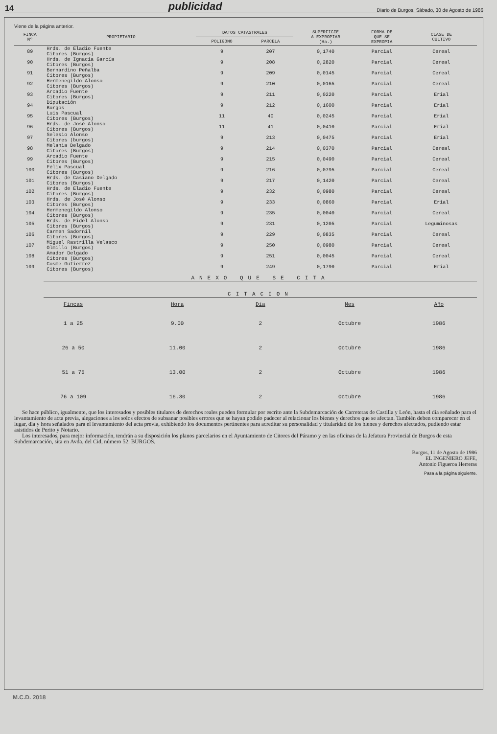14 publicidad Diario de Burgos, Sábado, 30 de Agosto de 1986
Viene de la página anterior.
| FINCA Nº | PROPIETARIO | DATOS CATASTRALES | | SUPERFICIE A EXPROPIAR (Ha.) | FORMA DE QUE SE EXPROPIA | CLASE DE CULTIVO |
| --- | --- | --- | --- | --- | --- | --- |
| | | POLIGONO | PARCELA | | | |
| 89 | Hrds. de Eladio Fuente Citores (Burgos) | 9 | 207 | 0,1740 | Parcial | Cereal |
| 90 | Hrds. de Ignacia García Citores (Burgos) | 9 | 208 | 0,2820 | Parcial | Cereal |
| 91 | Bernardino Peñalba Citores (Burgos) | 9 | 209 | 0,0145 | Parcial | Cereal |
| 92 | Hermenegildo Alonso Citores (Burgos) | 9 | 210 | 0,0165 | Parcial | Cereal |
| 93 | Arcadio Fuente Citores (Burgos) | 9 | 211 | 0,0220 | Parcial | Erial |
| 94 | Diputación Burgos | 9 | 212 | 0,1600 | Parcial | Erial |
| 95 | Luis Pascual Citores (Burgos) | 11 | 40 | 0,0245 | Parcial | Erial |
| 96 | Hrds. de José Alonso Citores (Burgos) | 11 | 41 | 0,0410 | Parcial | Erial |
| 97 | Selesio Alonso Citores (burgos) | 9 | 213 | 0,0475 | Parcial | Erial |
| 98 | Melania Delgado Citores (Burgos) | 9 | 214 | 0,0370 | Parcial | Cereal |
| 99 | Arcadio Fuente Citores (Burgos) | 9 | 215 | 0,0490 | Parcial | Cereal |
| 100 | Félix Pascual Citores (Burgos) | 9 | 216 | 0,0795 | Parcial | Cereal |
| 101 | Hrds. de Casiano Delgado Citores (Burgos) | 9 | 217 | 0,1420 | Parcial | Cereal |
| 102 | Hrds. de Eladio Fuente Citores (Burgos) | 9 | 232 | 0,0980 | Parcial | Cereal |
| 103 | Hrds. de José Alonso Citores (Burgos) | 9 | 233 | 0,0860 | Parcial | Erial |
| 104 | Hermenegildo Alonso Citores (Burgos) | 9 | 235 | 0,0040 | Parcial | Cereal |
| 105 | Hrds. de Fidel Alonso Citores (Burgos) | 9 | 231 | 0,1205 | Parcial | Leguminosas |
| 106 | Carmen Sadornil Citores (Burgos) | 9 | 229 | 0,0835 | Parcial | Cereal |
| 107 | Miguel Rastrilla Velasco Olmillo (Burgos) | 9 | 250 | 0,0980 | Parcial | Cereal |
| 108 | Amador Delgado Citores (Burgos) | 9 | 251 | 0,0045 | Parcial | Cereal |
| 109 | Cosme Gutierrez Citores (Burgos) | 9 | 249 | 0,1790 | Parcial | Erial |
ANEXO QUE SE CITA
CITACION
| Fincas | Hora | Día | Mes | Año |
| --- | --- | --- | --- | --- |
| 1 a 25 | 9.00 | 2 | Octubre | 1986 |
| 26 a 50 | 11.00 | 2 | Octubre | 1986 |
| 51 a 75 | 13.00 | 2 | Octubre | 1986 |
| 76 a 109 | 16.30 | 2 | Octubre | 1986 |
Se hace público, igualmente, que los interesados y posibles titulares de derechos reales pueden formular por escrito ante la Subdemarcación de Carreteras de Castilla y León, hasta el día señalado para el levantamiento de acta previa, alegaciones a los solos efectos de subsanar posibles errores que se hayan podido padecer al relacionar los bienes y derechos que se afectan. También deben comparecer en el lugar, día y hora señalados para el levantamiento del acta previa, exhibiendo los documentos pertinentes para acreditar su personalidad y titularidad de los bienes y derechos afectados, pudiendo estar asistidos de Perito y Notario.
Los interesados, para mejor información, tendrán a su disposición los planos parcelarios en el Ayuntamiento de Citores del Páramo y en las oficinas de la Jefatura Provincial de Burgos de esta Subdemarcación, sita en Avda. del Cid, número 52. BURGOS.
Burgos, 11 de Agosto de 1986
EL INGENIERO JEFE,
Antonio Figueroa Herreras
Pasa a la página siguiente.
M.C.D. 2018